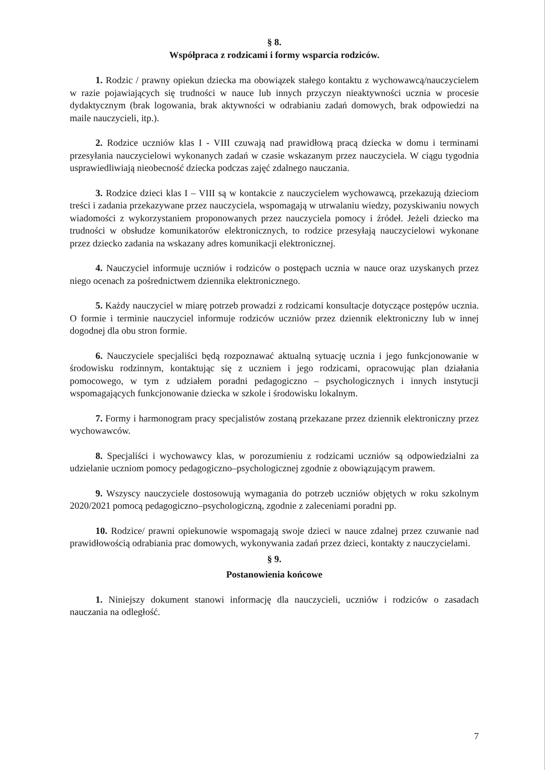§ 8.
Współpraca z rodzicami i formy wsparcia rodziców.
1. Rodzic / prawny opiekun dziecka ma obowiązek stałego kontaktu z wychowawcą/nauczycielem w razie pojawiających się trudności w nauce lub innych przyczyn nieaktywności ucznia w procesie dydaktycznym (brak logowania, brak aktywności w odrabianiu zadań domowych, brak odpowiedzi na maile nauczycieli, itp.).
2. Rodzice uczniów klas I - VIII czuwają nad prawidłową pracą dziecka w domu i terminami przesyłania nauczycielowi wykonanych zadań w czasie wskazanym przez nauczyciela. W ciągu tygodnia usprawiedliwiają nieobecność dziecka podczas zajęć zdalnego nauczania.
3. Rodzice dzieci klas I – VIII są w kontakcie z nauczycielem wychowawcą, przekazują dzieciom treści i zadania przekazywane przez nauczyciela, wspomagają w utrwalaniu wiedzy, pozyskiwaniu nowych wiadomości z wykorzystaniem proponowanych przez nauczyciela pomocy i źródeł. Jeżeli dziecko ma trudności w obsłudze komunikatorów elektronicznych, to rodzice przesyłają nauczycielowi wykonane przez dziecko zadania na wskazany adres komunikacji elektronicznej.
4. Nauczyciel informuje uczniów i rodziców o postępach ucznia w nauce oraz uzyskanych przez niego ocenach za pośrednictwem dziennika elektronicznego.
5. Każdy nauczyciel w miarę potrzeb prowadzi z rodzicami konsultacje dotyczące postępów ucznia. O formie i terminie nauczyciel informuje rodziców uczniów przez dziennik elektroniczny lub w innej dogodnej dla obu stron formie.
6. Nauczyciele specjaliści będą rozpoznawać aktualną sytuację ucznia i jego funkcjonowanie w środowisku rodzinnym, kontaktując się z uczniem i jego rodzicami, opracowując plan działania pomocowego, w tym z udziałem poradni pedagogiczno – psychologicznych i innych instytucji wspomagających funkcjonowanie dziecka w szkole i środowisku lokalnym.
7. Formy i harmonogram pracy specjalistów zostaną przekazane przez dziennik elektroniczny przez wychowawców.
8. Specjaliści i wychowawcy klas, w porozumieniu z rodzicami uczniów są odpowiedzialni za udzielanie uczniom pomocy pedagogiczno–psychologicznej zgodnie z obowiązującym prawem.
9. Wszyscy nauczyciele dostosowują wymagania do potrzeb uczniów objętych w roku szkolnym 2020/2021 pomocą pedagogiczno–psychologiczną, zgodnie z zaleceniami poradni pp.
10. Rodzice/ prawni opiekunowie wspomagają swoje dzieci w nauce zdalnej przez czuwanie nad prawidłowością odrabiania prac domowych, wykonywania zadań przez dzieci, kontakty z nauczycielami.
§ 9.
Postanowienia końcowe
1. Niniejszy dokument stanowi informację dla nauczycieli, uczniów i rodziców o zasadach nauczania na odległość.
7